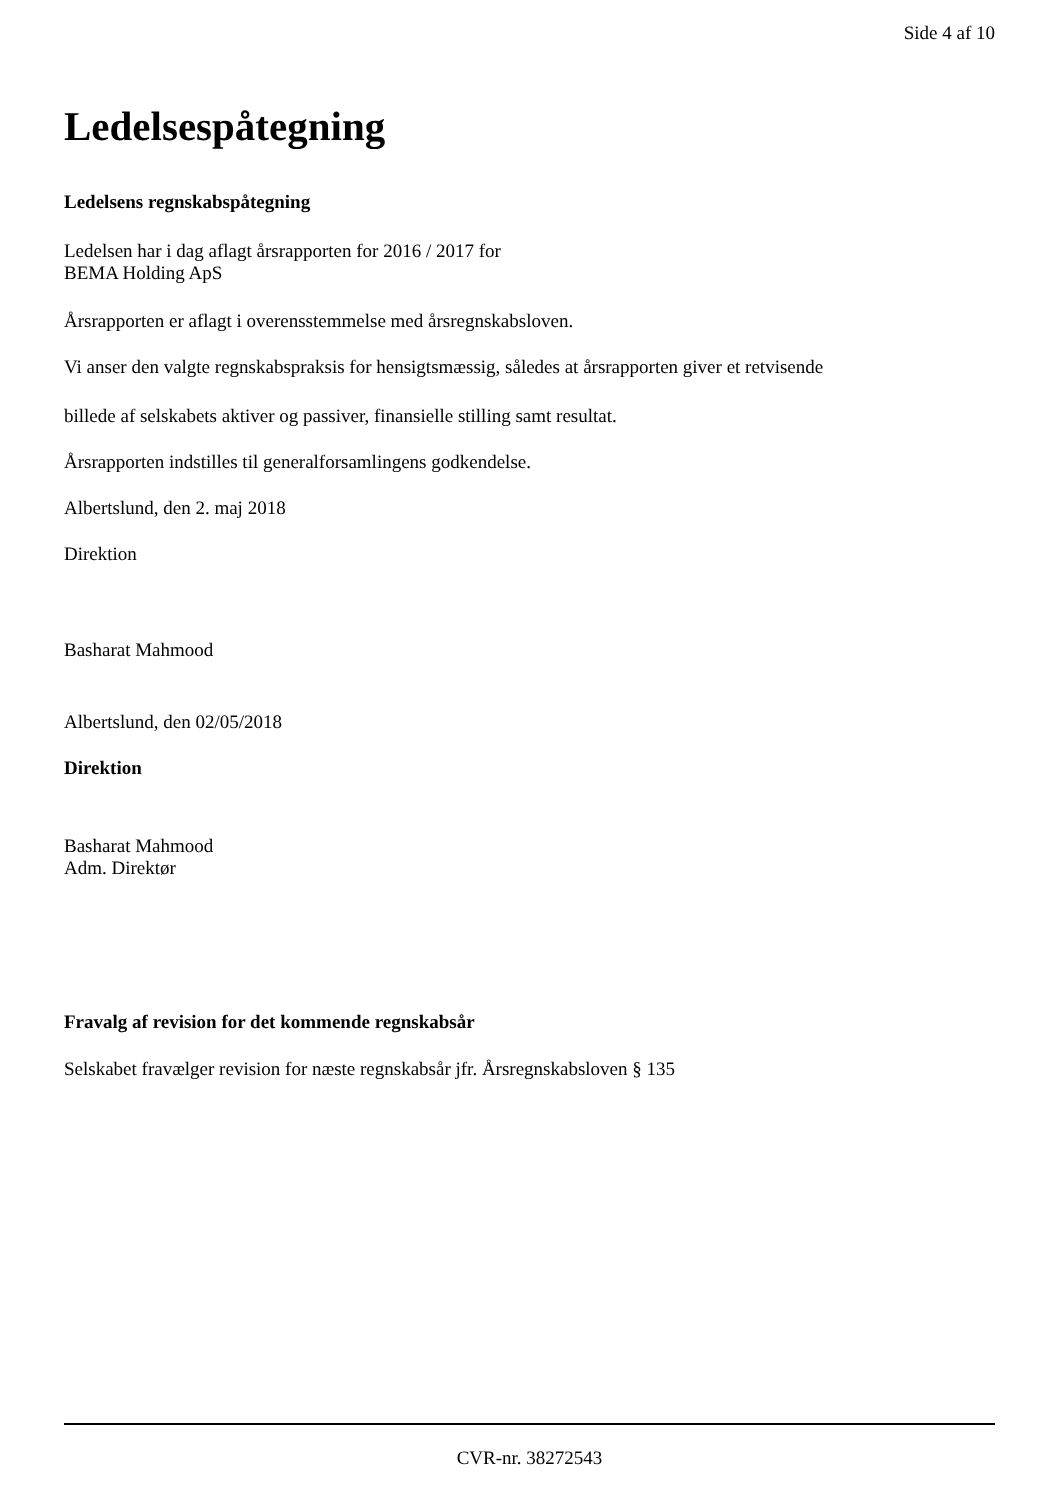Side 4 af 10
Ledelsespåtegning
Ledelsens regnskabspåtegning
Ledelsen har i dag aflagt årsrapporten for 2016 / 2017 for
BEMA Holding ApS
Årsrapporten er aflagt i overensstemmelse med årsregnskabsloven.
Vi anser den valgte regnskabspraksis for hensigtsmæssig, således at årsrapporten giver et retvisende
billede af selskabets aktiver og passiver, finansielle stilling samt resultat.
Årsrapporten indstilles til generalforsamlingens godkendelse.
Albertslund, den 2. maj 2018
Direktion
Basharat Mahmood
Albertslund, den 02/05/2018
Direktion
Basharat Mahmood
Adm. Direktør
Fravalg af revision for det kommende regnskabsår
Selskabet fravælger revision for næste regnskabsår jfr. Årsregnskabsloven § 135
CVR-nr. 38272543